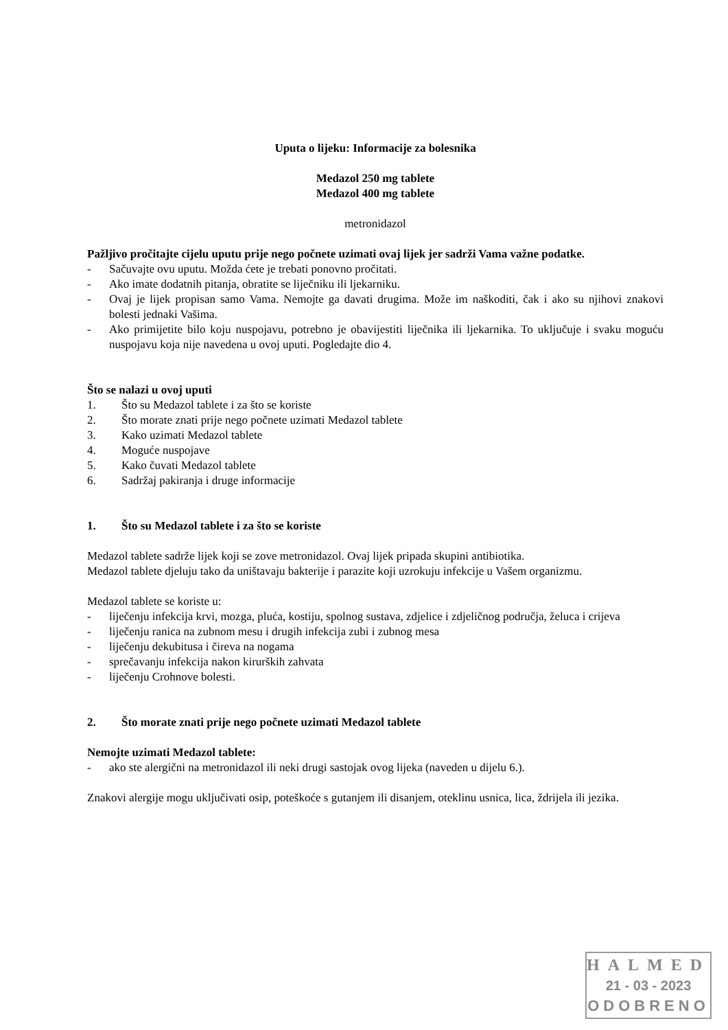Uputa o lijeku: Informacije za bolesnika
Medazol 250 mg tablete
Medazol 400 mg tablete
metronidazol
Pažljivo pročitajte cijelu uputu prije nego počnete uzimati ovaj lijek jer sadrži Vama važne podatke.
- Sačuvajte ovu uputu. Možda ćete je trebati ponovno pročitati.
- Ako imate dodatnih pitanja, obratite se liječniku ili ljekarniku.
- Ovaj je lijek propisan samo Vama. Nemojte ga davati drugima. Može im naškoditi, čak i ako su njihovi znakovi bolesti jednaki Vašima.
- Ako primijetite bilo koju nuspojavu, potrebno je obavijestiti liječnika ili ljekarnika. To uključuje i svaku moguću nuspojavu koja nije navedena u ovoj uputi. Pogledajte dio 4.
Što se nalazi u ovoj uputi
1. Što su Medazol tablete i za što se koriste
2. Što morate znati prije nego počnete uzimati Medazol tablete
3. Kako uzimati Medazol tablete
4. Moguće nuspojave
5. Kako čuvati Medazol tablete
6. Sadržaj pakiranja i druge informacije
1. Što su Medazol tablete i za što se koriste
Medazol tablete sadrže lijek koji se zove metronidazol. Ovaj lijek pripada skupini antibiotika.
Medazol tablete djeluju tako da uništavaju bakterije i parazite koji uzrokuju infekcije u Vašem organizmu.
Medazol tablete se koriste u:
- liječenju infekcija krvi, mozga, pluća, kostiju, spolnog sustava, zdjelice i zdjeličnog područja, želuca i crijeva
- liječenju ranica na zubnom mesu i drugih infekcija zubi i zubnog mesa
- liječenju dekubitusa i čireva na nogama
- sprečavanju infekcija nakon kirurških zahvata
- liječenju Crohnove bolesti.
2. Što morate znati prije nego počnete uzimati Medazol tablete
Nemojte uzimati Medazol tablete:
- ako ste alergični na metronidazol ili neki drugi sastojak ovog lijeka (naveden u dijelu 6.).
Znakovi alergije mogu uključivati osip, poteškoće s gutanjem ili disanjem, oteklinu usnica, lica, ždrijela ili jezika.
HALMED
21 - 03 - 2023
ODOBRENO